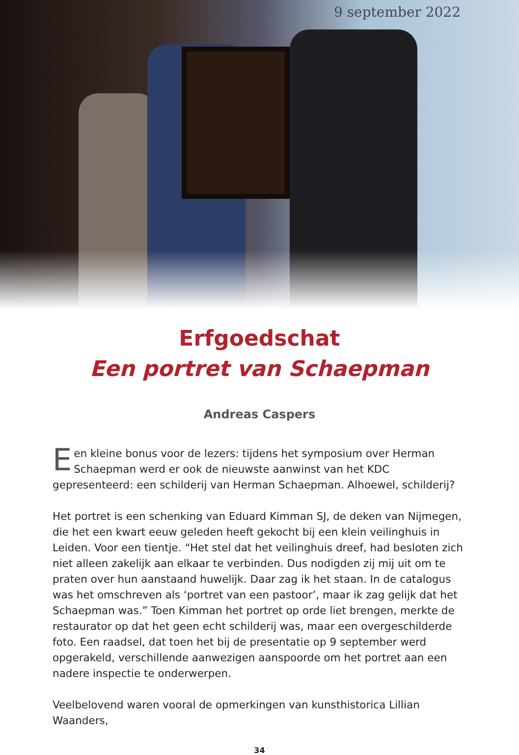9 september 2022
Erfgoedschat
Een portret van Schaepman
Andreas Caspers
Een kleine bonus voor de lezers: tijdens het symposium over Herman Schaepman werd er ook de nieuwste aanwinst van het KDC gepresenteerd: een schilderij van Herman Schaepman. Alhoewel, schilderij?
Het portret is een schenking van Eduard Kimman SJ, de deken van Nijmegen, die het een kwart eeuw geleden heeft gekocht bij een klein veilinghuis in Leiden. Voor een tientje. “Het stel dat het veilinghuis dreef, had besloten zich niet alleen zakelijk aan elkaar te verbinden. Dus nodigden zij mij uit om te praten over hun aanstaand huwelijk. Daar zag ik het staan. In de catalogus was het omschreven als ‘portret van een pastoor’, maar ik zag gelijk dat het Schaepman was.” Toen Kimman het portret op orde liet brengen, merkte de restaurator op dat het geen echt schilderij was, maar een overgeschilderde foto. Een raadsel, dat toen het bij de presentatie op 9 september werd opgerakeld, verschillende aanwezigen aanspoorde om het portret aan een nadere inspectie te onderwerpen.
Veelbelovend waren vooral de opmerkingen van kunsthistorica Lillian Waanders,
34